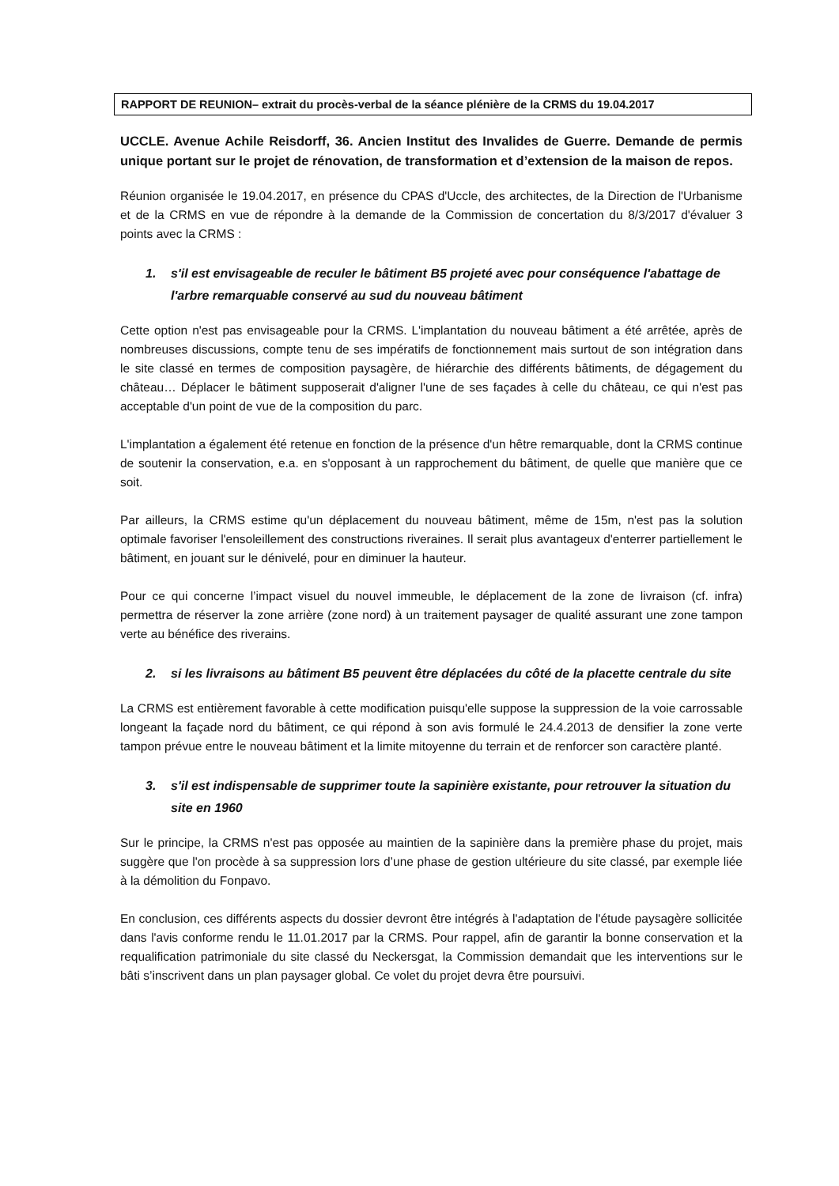RAPPORT DE REUNION– extrait du procès-verbal de la séance plénière de la CRMS du 19.04.2017
UCCLE. Avenue Achile Reisdorff, 36. Ancien Institut des Invalides de Guerre. Demande de permis unique portant sur le projet de rénovation, de transformation et d’extension de la maison de repos.
Réunion organisée le 19.04.2017, en présence du CPAS d'Uccle, des architectes, de la Direction de l'Urbanisme et de la CRMS en vue de répondre à la demande de la Commission de concertation du 8/3/2017 d'évaluer 3 points avec la CRMS :
1. s'il est envisageable de reculer le bâtiment B5 projeté avec pour conséquence l'abattage de l'arbre remarquable conservé au sud du nouveau bâtiment
Cette option n'est pas envisageable pour la CRMS. L'implantation du nouveau bâtiment a été arrêtée, après de nombreuses discussions, compte tenu de ses impératifs de fonctionnement mais surtout de son intégration dans le site classé en termes de composition paysagère, de hiérarchie des différents bâtiments, de dégagement du château… Déplacer le bâtiment supposerait d'aligner l'une de ses façades à celle du château, ce qui n'est pas acceptable d'un point de vue de la composition du parc.
L'implantation a également été retenue en fonction de la présence d'un hêtre remarquable, dont la CRMS continue de soutenir la conservation, e.a. en s'opposant à un rapprochement du bâtiment, de quelle que manière que ce soit.
Par ailleurs, la CRMS estime qu'un déplacement du nouveau bâtiment, même de 15m, n'est pas la solution optimale favoriser l'ensoleillement des constructions riveraines. Il serait plus avantageux d'enterrer partiellement le bâtiment, en jouant sur le dénivelé, pour en diminuer la hauteur.
Pour ce qui concerne l’impact visuel du nouvel immeuble, le déplacement de la zone de livraison (cf. infra) permettra de réserver la zone arrière (zone nord) à un traitement paysager de qualité assurant une zone tampon verte au bénéfice des riverains.
2. si les livraisons au bâtiment B5 peuvent être déplacées du côté de la placette centrale du site
La CRMS est entièrement favorable à cette modification puisqu'elle suppose la suppression de la voie carrossable longeant la façade nord du bâtiment, ce qui répond à son avis formulé le 24.4.2013 de densifier la zone verte tampon prévue entre le nouveau bâtiment et la limite mitoyenne du terrain et de renforcer son caractère planté.
3. s'il est indispensable de supprimer toute la sapinière existante, pour retrouver la situation du site en 1960
Sur le principe, la CRMS n'est pas opposée au maintien de la sapinière dans la première phase du projet, mais suggère que l'on procède à sa suppression lors d’une phase de gestion ultérieure du site classé, par exemple liée à la démolition du Fonpavo.
En conclusion, ces différents aspects du dossier devront être intégrés à l'adaptation de l'étude paysagère sollicitée dans l'avis conforme rendu le 11.01.2017 par la CRMS. Pour rappel, afin de garantir la bonne conservation et la requalification patrimoniale du site classé du Neckersgat, la Commission demandait que les interventions sur le bâti s’inscrivent dans un plan paysager global. Ce volet du projet devra être poursuivi.